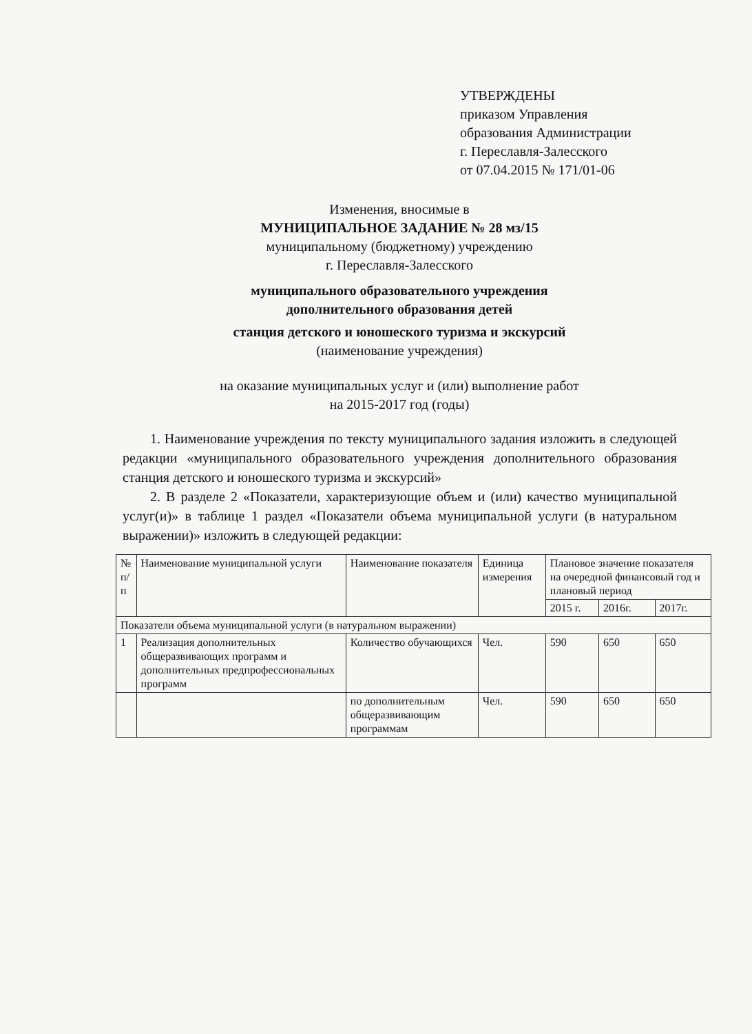УТВЕРЖДЕНЫ
приказом Управления
образования Администрации
г. Переславля-Залесского
от 07.04.2015 № 171/01-06
Изменения, вносимые в
МУНИЦИПАЛЬНОЕ ЗАДАНИЕ № 28 мз/15
муниципальному (бюджетному) учреждению
г. Переславля-Залесского
муниципального образовательного учреждения
дополнительного образования детей
станция детского и юношеского туризма и экскурсий
(наименование учреждения)
на оказание муниципальных услуг и (или) выполнение работ
на 2015-2017 год (годы)
1. Наименование учреждения по тексту муниципального задания изложить в следующей редакции «муниципального образовательного учреждения дополнительного образования станция детского и юношеского туризма и экскурсий»
2. В разделе 2 «Показатели, характеризующие объем и (или) качество муниципальной услуг(и)» в таблице 1 раздел «Показатели объема муниципальной услуги (в натуральном выражении)» изложить в следующей редакции:
| № п/п | Наименование муниципальной услуги | Наименование показателя | Единица измерения | Плановое значение показателя на очередной финансовый год и плановый период | | |
| --- | --- | --- | --- | --- | --- | --- |
| | | | | 2015 г. | 2016г. | 2017г. |
| Показатели объема муниципальной услуги (в натуральном выражении) | | | | | | |
| 1 | Реализация дополнительных общеразвивающих программ и дополнительных предпрофессиональных программ | Количество обучающихся | Чел. | 590 | 650 | 650 |
| | | по дополнительным общеразвивающим программам | Чел. | 590 | 650 | 650 |